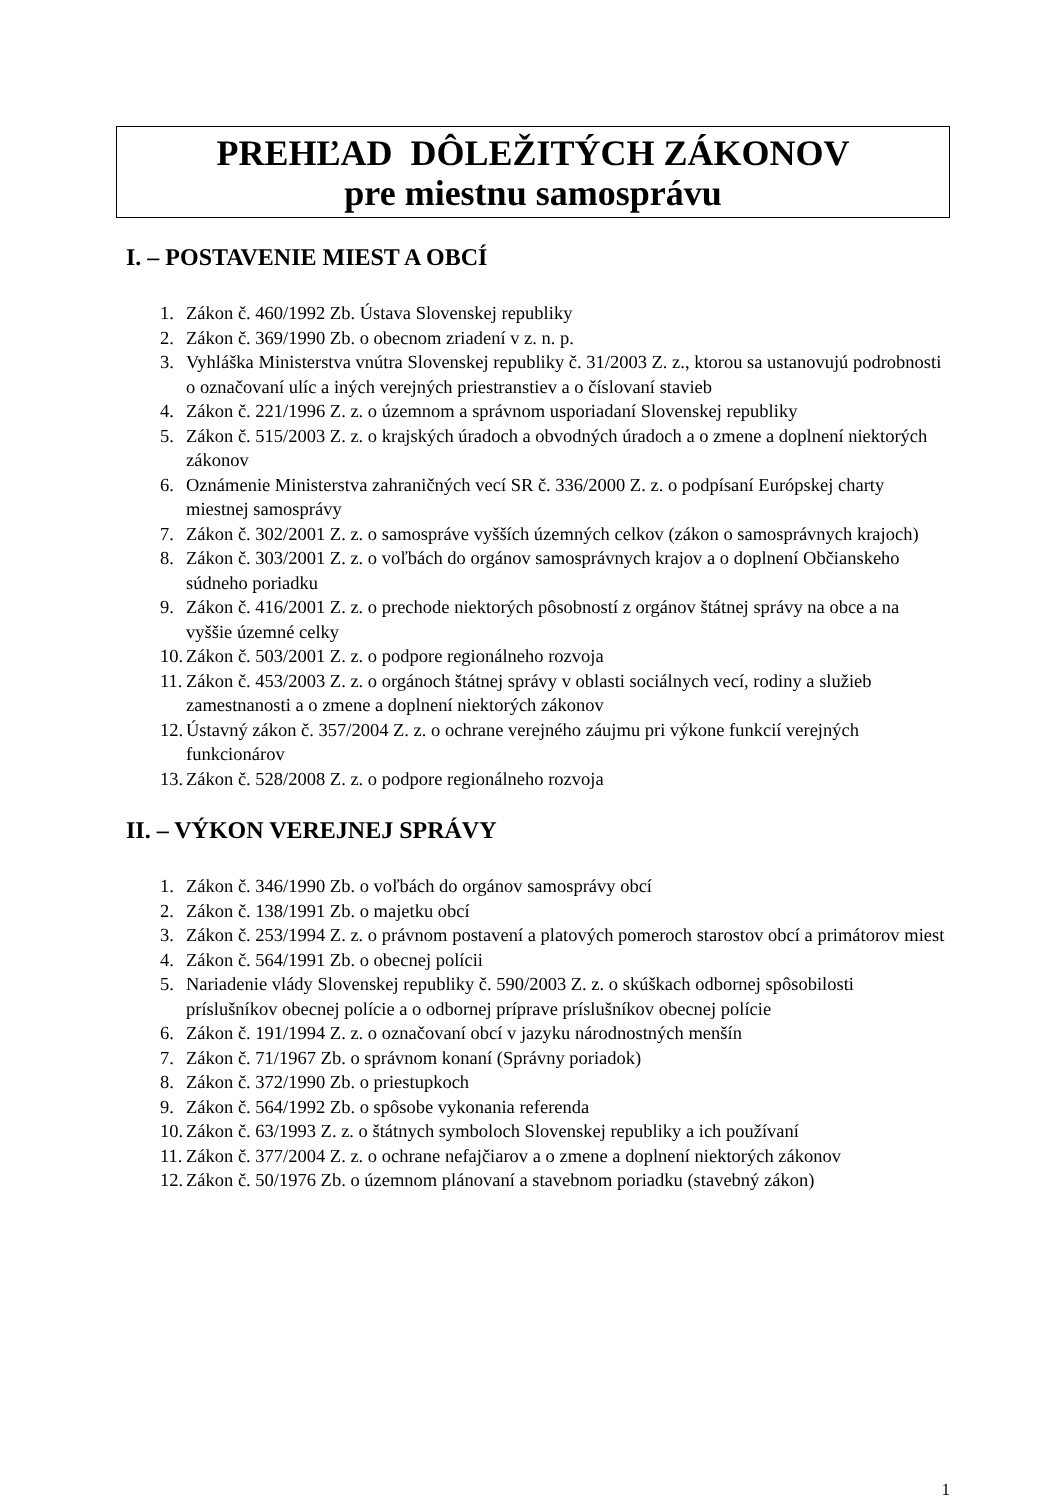PREHĽAD DÔLEŽITÝCH ZÁKONOV
pre miestnu samosprávu
I. – POSTAVENIE MIEST A OBCÍ
1. Zákon č. 460/1992 Zb. Ústava Slovenskej republiky
2. Zákon č. 369/1990 Zb. o obecnom zriadení v z. n. p.
3. Vyhláška Ministerstva vnútra Slovenskej republiky č. 31/2003 Z. z., ktorou sa ustanovujú podrobnosti o označovaní ulíc a iných verejných priestranstiev a o číslovaní stavieb
4. Zákon č. 221/1996 Z. z. o územnom a správnom usporiadaní Slovenskej republiky
5. Zákon č. 515/2003 Z. z. o krajských úradoch a obvodných úradoch a o zmene a doplnení niektorých zákonov
6. Oznámenie Ministerstva zahraničných vecí SR č. 336/2000 Z. z. o podpísaní Európskej charty miestnej samosprávy
7. Zákon č. 302/2001 Z. z. o samospráve vyšších územných celkov (zákon o samosprávnych krajoch)
8. Zákon č. 303/2001 Z. z. o voľbách do orgánov samosprávnych krajov a o doplnení Občianskeho súdneho poriadku
9. Zákon č. 416/2001 Z. z. o prechode niektorých pôsobností z orgánov štátnej správy na obce a na vyššie územné celky
10. Zákon č. 503/2001 Z. z. o podpore regionálneho rozvoja
11. Zákon č. 453/2003 Z. z. o orgánoch štátnej správy v oblasti sociálnych vecí, rodiny a služieb zamestnanosti a o zmene a doplnení niektorých zákonov
12. Ústavný zákon č. 357/2004 Z. z. o ochrane verejného záujmu pri výkone funkcií verejných funkcionárov
13. Zákon č. 528/2008 Z. z. o podpore regionálneho rozvoja
II. – VÝKON VEREJNEJ SPRÁVY
1. Zákon č. 346/1990 Zb. o voľbách do orgánov samosprávy obcí
2. Zákon č. 138/1991 Zb. o majetku obcí
3. Zákon č. 253/1994 Z. z. o právnom postavení a platových pomeroch starostov obcí a primátorov miest
4. Zákon č. 564/1991 Zb. o obecnej polícii
5. Nariadenie vlády Slovenskej republiky č. 590/2003 Z. z. o skúškach odbornej spôsobilosti príslušníkov obecnej polície a o odbornej príprave príslušníkov obecnej polície
6. Zákon č. 191/1994 Z. z. o označovaní obcí v jazyku národnostných menšín
7. Zákon č. 71/1967 Zb. o správnom konaní (Správny poriadok)
8. Zákon č. 372/1990 Zb. o priestupkoch
9. Zákon č. 564/1992 Zb. o spôsobe vykonania referenda
10. Zákon č. 63/1993 Z. z. o štátnych symboloch Slovenskej republiky a ich používaní
11. Zákon č. 377/2004 Z. z. o ochrane nefajčiarov a o zmene a doplnení niektorých zákonov
12. Zákon č. 50/1976 Zb. o územnom plánovaní a stavebnom poriadku (stavebný zákon)
1